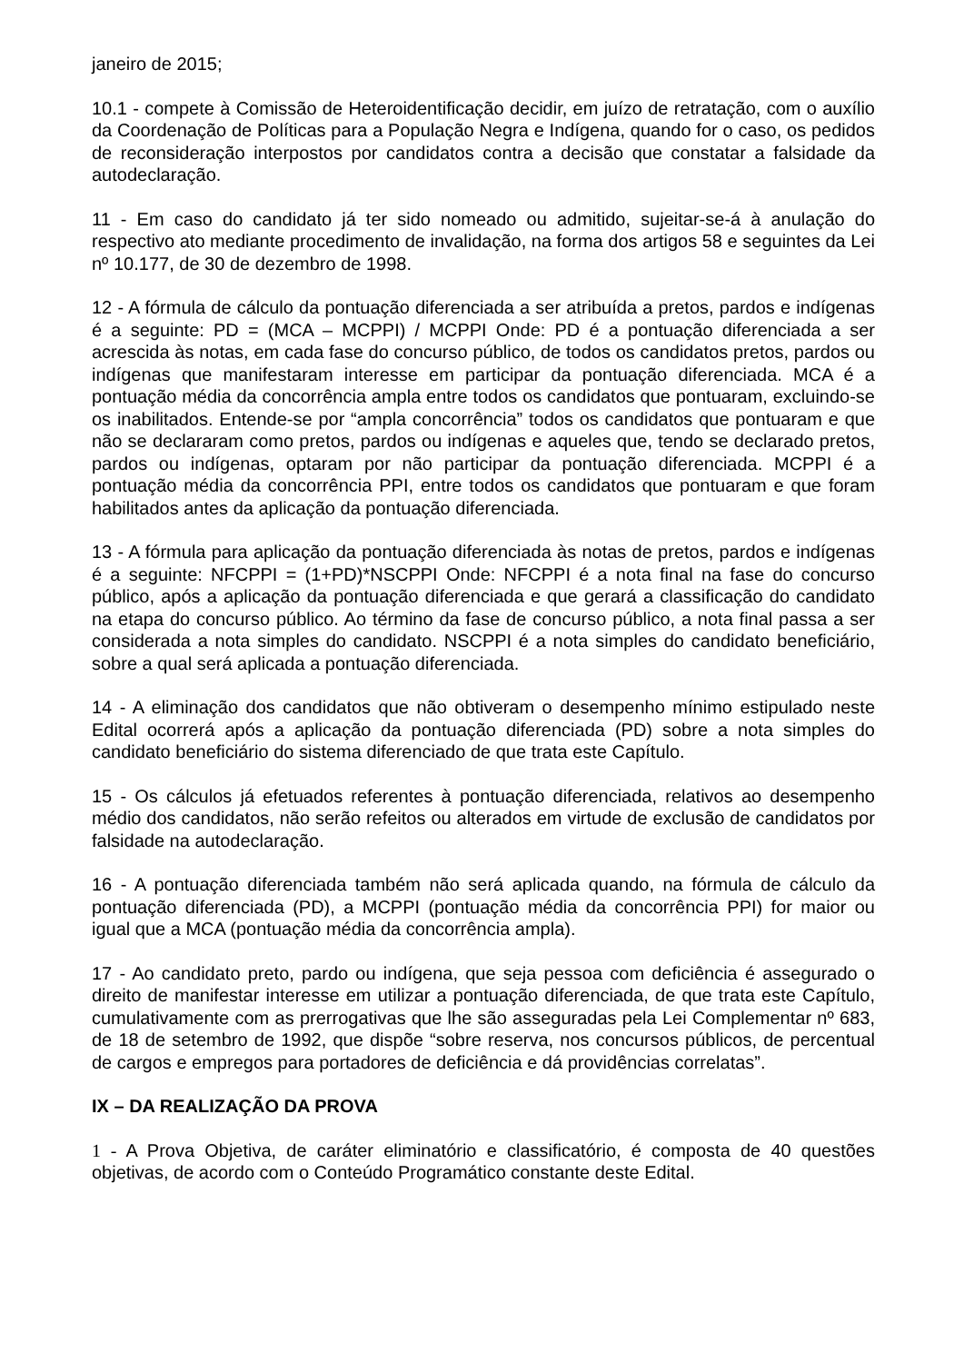janeiro de 2015;
10.1 - compete à Comissão de Heteroidentificação decidir, em juízo de retratação, com o auxílio da Coordenação de Políticas para a População Negra e Indígena, quando for o caso, os pedidos de reconsideração interpostos por candidatos contra a decisão que constatar a falsidade da autodeclaração.
11 - Em caso do candidato já ter sido nomeado ou admitido, sujeitar-se-á à anulação do respectivo ato mediante procedimento de invalidação, na forma dos artigos 58 e seguintes da Lei nº 10.177, de 30 de dezembro de 1998.
12 - A fórmula de cálculo da pontuação diferenciada a ser atribuída a pretos, pardos e indígenas é a seguinte: PD = (MCA – MCPPI) / MCPPI Onde: PD é a pontuação diferenciada a ser acrescida às notas, em cada fase do concurso público, de todos os candidatos pretos, pardos ou indígenas que manifestaram interesse em participar da pontuação diferenciada. MCA é a pontuação média da concorrência ampla entre todos os candidatos que pontuaram, excluindo-se os inabilitados. Entende-se por “ampla concorrência” todos os candidatos que pontuaram e que não se declararam como pretos, pardos ou indígenas e aqueles que, tendo se declarado pretos, pardos ou indígenas, optaram por não participar da pontuação diferenciada. MCPPI é a pontuação média da concorrência PPI, entre todos os candidatos que pontuaram e que foram habilitados antes da aplicação da pontuação diferenciada.
13 - A fórmula para aplicação da pontuação diferenciada às notas de pretos, pardos e indígenas é a seguinte: NFCPPI = (1+PD)*NSCPPI Onde: NFCPPI é a nota final na fase do concurso público, após a aplicação da pontuação diferenciada e que gerará a classificação do candidato na etapa do concurso público. Ao término da fase de concurso público, a nota final passa a ser considerada a nota simples do candidato. NSCPPI é a nota simples do candidato beneficiário, sobre a qual será aplicada a pontuação diferenciada.
14 - A eliminação dos candidatos que não obtiveram o desempenho mínimo estipulado neste Edital ocorrerá após a aplicação da pontuação diferenciada (PD) sobre a nota simples do candidato beneficiário do sistema diferenciado de que trata este Capítulo.
15 - Os cálculos já efetuados referentes à pontuação diferenciada, relativos ao desempenho médio dos candidatos, não serão refeitos ou alterados em virtude de exclusão de candidatos por falsidade na autodeclaração.
16 - A pontuação diferenciada também não será aplicada quando, na fórmula de cálculo da pontuação diferenciada (PD), a MCPPI (pontuação média da concorrência PPI) for maior ou igual que a MCA (pontuação média da concorrência ampla).
17 - Ao candidato preto, pardo ou indígena, que seja pessoa com deficiência é assegurado o direito de manifestar interesse em utilizar a pontuação diferenciada, de que trata este Capítulo, cumulativamente com as prerrogativas que lhe são asseguradas pela Lei Complementar nº 683, de 18 de setembro de 1992, que dispõe “sobre reserva, nos concursos públicos, de percentual de cargos e empregos para portadores de deficiência e dá providências correlatas”.
IX – DA REALIZAÇÃO DA PROVA
1 - A Prova Objetiva, de caráter eliminatório e classificatório, é composta de 40 questões objetivas, de acordo com o Conteúdo Programático constante deste Edital.